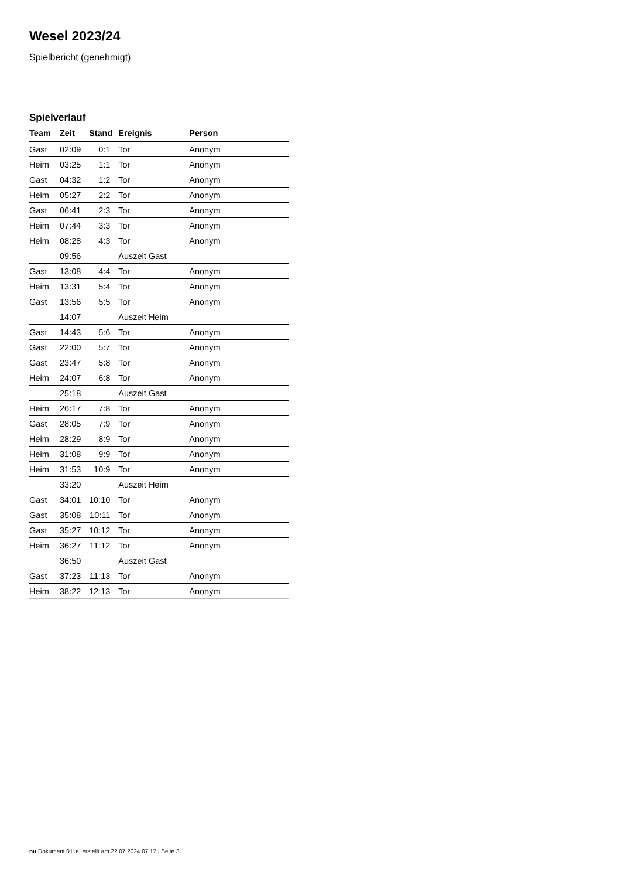Wesel 2023/24
Spielbericht (genehmigt)
Spielverlauf
| Team | Zeit | Stand | Ereignis | Person |
| --- | --- | --- | --- | --- |
| Gast | 02:09 | 0:1 | Tor | Anonym |
| Heim | 03:25 | 1:1 | Tor | Anonym |
| Gast | 04:32 | 1:2 | Tor | Anonym |
| Heim | 05:27 | 2:2 | Tor | Anonym |
| Gast | 06:41 | 2:3 | Tor | Anonym |
| Heim | 07:44 | 3:3 | Tor | Anonym |
| Heim | 08:28 | 4:3 | Tor | Anonym |
| | 09:56 | | Auszeit Gast | |
| Gast | 13:08 | 4:4 | Tor | Anonym |
| Heim | 13:31 | 5:4 | Tor | Anonym |
| Gast | 13:56 | 5:5 | Tor | Anonym |
| | 14:07 | | Auszeit Heim | |
| Gast | 14:43 | 5:6 | Tor | Anonym |
| Gast | 22:00 | 5:7 | Tor | Anonym |
| Gast | 23:47 | 5:8 | Tor | Anonym |
| Heim | 24:07 | 6:8 | Tor | Anonym |
| | 25:18 | | Auszeit Gast | |
| Heim | 26:17 | 7:8 | Tor | Anonym |
| Gast | 28:05 | 7:9 | Tor | Anonym |
| Heim | 28:29 | 8:9 | Tor | Anonym |
| Heim | 31:08 | 9:9 | Tor | Anonym |
| Heim | 31:53 | 10:9 | Tor | Anonym |
| | 33:20 | | Auszeit Heim | |
| Gast | 34:01 | 10:10 | Tor | Anonym |
| Gast | 35:08 | 10:11 | Tor | Anonym |
| Gast | 35:27 | 10:12 | Tor | Anonym |
| Heim | 36:27 | 11:12 | Tor | Anonym |
| | 36:50 | | Auszeit Gast | |
| Gast | 37:23 | 11:13 | Tor | Anonym |
| Heim | 38:22 | 12:13 | Tor | Anonym |
nu.Dokument 011e, erstellt am 22.07.2024 07:17 | Seite 3